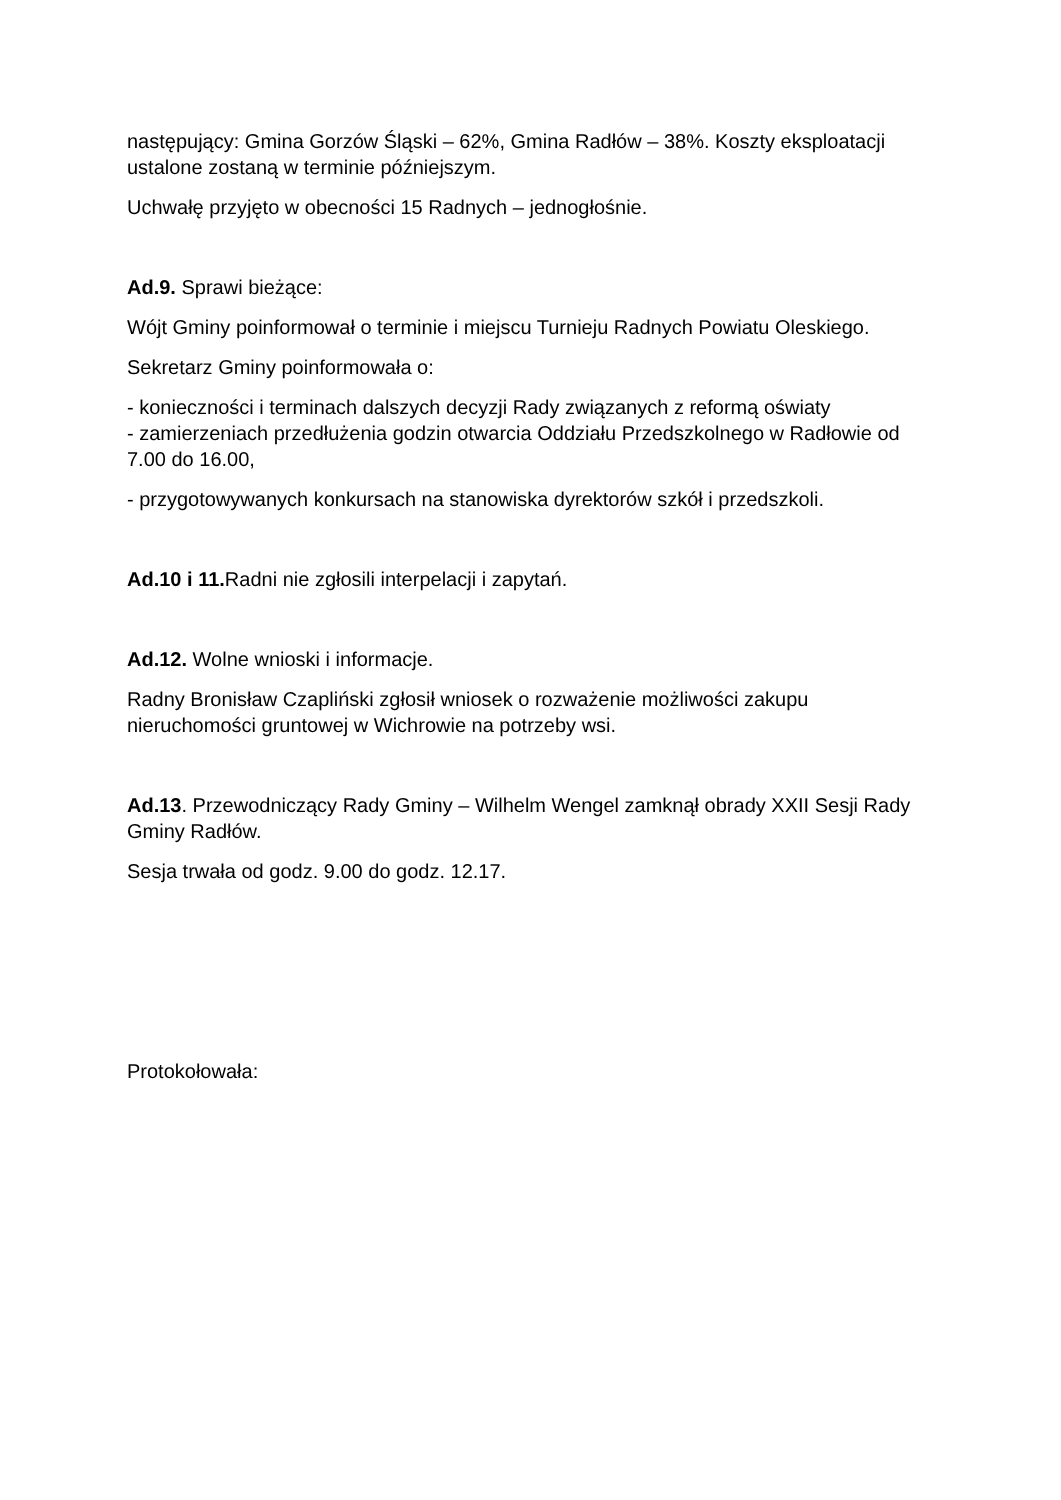następujący: Gmina Gorzów Śląski – 62%, Gmina Radłów – 38%. Koszty eksploatacji ustalone zostaną w terminie późniejszym.
Uchwałę przyjęto w obecności 15 Radnych – jednogłośnie.
Ad.9. Sprawi bieżące:
Wójt Gminy poinformował o terminie i miejscu Turnieju Radnych Powiatu Oleskiego.
Sekretarz Gminy poinformowała o:
- konieczności i terminach dalszych decyzji Rady związanych z reformą oświaty
- zamierzeniach przedłużenia godzin otwarcia Oddziału Przedszkolnego w Radłowie od 7.00 do 16.00,
- przygotowywanych konkursach na stanowiska dyrektorów szkół i przedszkoli.
Ad.10 i 11. Radni nie zgłosili interpelacji i zapytań.
Ad.12. Wolne wnioski i informacje.
Radny Bronisław Czapliński zgłosił wniosek o rozważenie możliwości zakupu nieruchomości gruntowej w Wichrowie na potrzeby wsi.
Ad.13. Przewodniczący Rady Gminy – Wilhelm Wengel zamknął obrady XXII Sesji Rady Gminy Radłów.
Sesja trwała od godz. 9.00 do godz. 12.17.
Protokołowała: